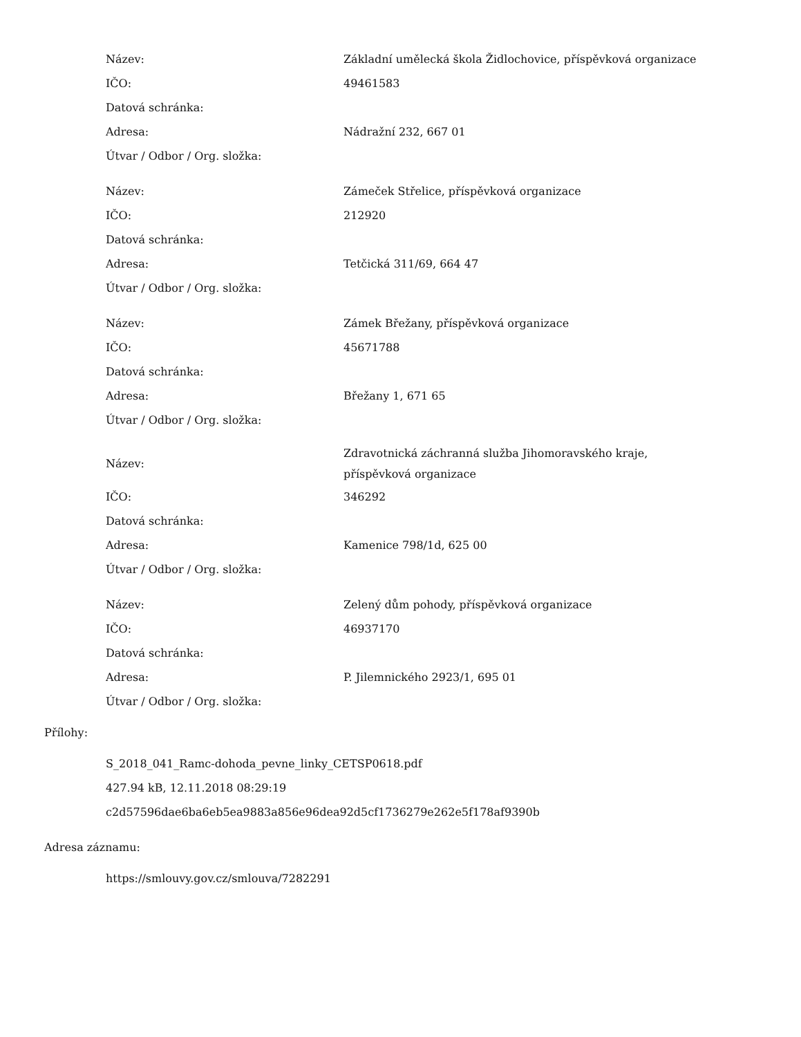| Název: | Základní umělecká škola Židlochovice, příspěvková organizace |
| IČO: | 49461583 |
| Datová schránka: | |
| Adresa: | Nádražní 232, 667 01 |
| Útvar / Odbor / Org. složka: | |
| Název: | Zámeček Střelice, příspěvková organizace |
| IČO: | 212920 |
| Datová schránka: | |
| Adresa: | Tetčická 311/69, 664 47 |
| Útvar / Odbor / Org. složka: | |
| Název: | Zámek Břežany, příspěvková organizace |
| IČO: | 45671788 |
| Datová schránka: | |
| Adresa: | Břežany 1, 671 65 |
| Útvar / Odbor / Org. složka: | |
| Název: | Zdravotnická záchranná služba Jihomoravského kraje, příspěvková organizace |
| IČO: | 346292 |
| Datová schránka: | |
| Adresa: | Kamenice 798/1d, 625 00 |
| Útvar / Odbor / Org. složka: | |
| Název: | Zelený dům pohody, příspěvková organizace |
| IČO: | 46937170 |
| Datová schránka: | |
| Adresa: | P. Jilemnického 2923/1, 695 01 |
| Útvar / Odbor / Org. složka: | |
Přílohy:
S_2018_041_Ramc-dohoda_pevne_linky_CETSP0618.pdf
427.94 kB, 12.11.2018 08:29:19
c2d57596dae6ba6eb5ea9883a856e96dea92d5cf1736279e262e5f178af9390b
Adresa záznamu:
https://smlouvy.gov.cz/smlouva/7282291